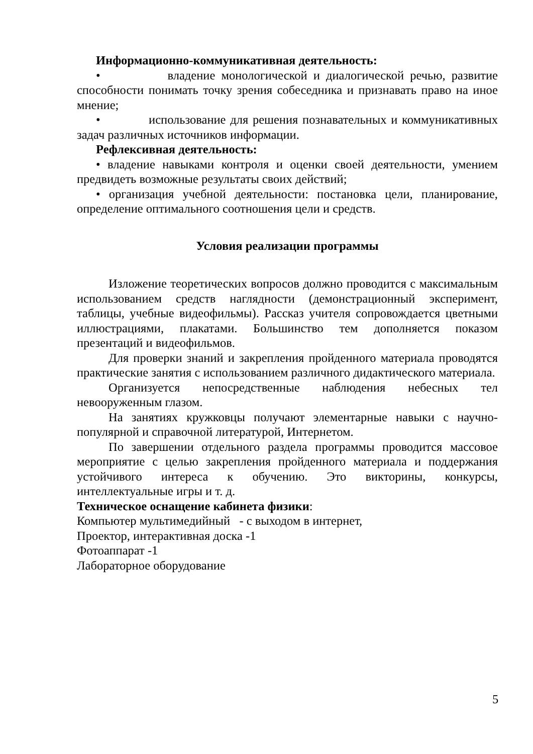Информационно-коммуникативная деятельность:
• владение монологической и диалогической речью, развитие способности понимать точку зрения собеседника и признавать право на иное мнение;
• использование для решения познавательных и коммуникативных задач различных источников информации.
Рефлексивная деятельность:
• владение навыками контроля и оценки своей деятельности, умением предвидеть возможные результаты своих действий;
• организация учебной деятельности: постановка цели, планирование, определение оптимального соотношения цели и средств.
Условия реализации программы
Изложение теоретических вопросов должно проводится с максимальным использованием средств наглядности (демонстрационный эксперимент, таблицы, учебные видеофильмы). Рассказ учителя сопровождается цветными иллюстрациями, плакатами. Большинство тем дополняется показом презентаций и видеофильмов.
Для проверки знаний и закрепления пройденного материала проводятся практические занятия с использованием различного дидактического материала.
Организуется непосредственные наблюдения небесных тел невооруженным глазом.
На занятиях кружковцы получают элементарные навыки с научно-популярной и справочной литературой, Интернетом.
По завершении отдельного раздела программы проводится массовое мероприятие с целью закрепления пройденного материала и поддержания устойчивого интереса к обучению. Это викторины, конкурсы, интеллектуальные игры и т. д.
Техническое оснащение кабинета физики:
Компьютер мультимедийный - с выходом в интернет,
Проектор, интерактивная доска -1
Фотоаппарат -1
Лабораторное оборудование
5